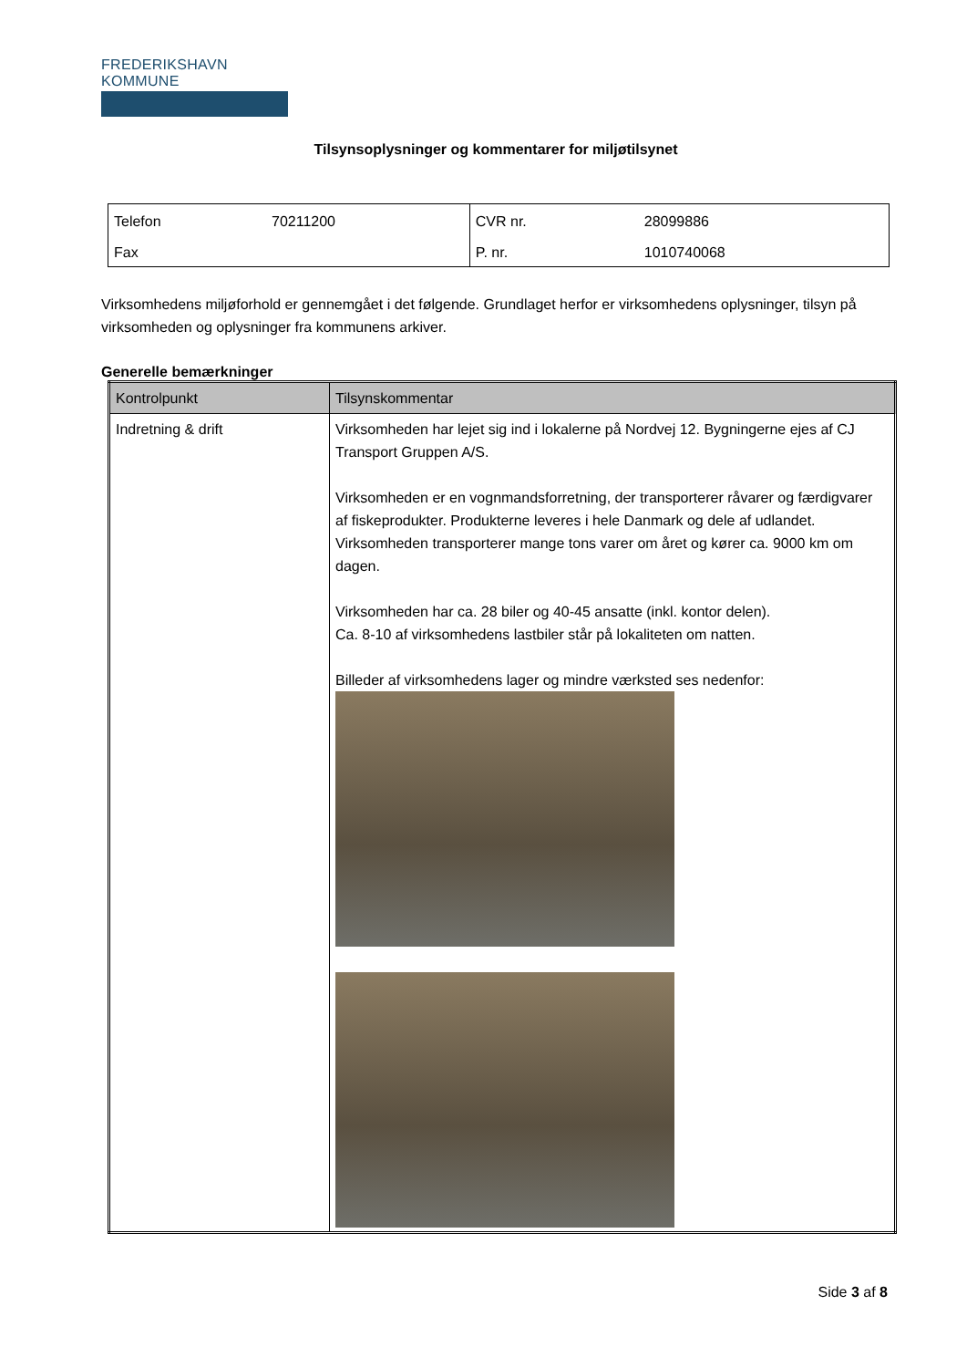FREDERIKSHAVN KOMMUNE
Tilsynsoplysninger og kommentarer for miljøtilsynet
| Telefon | 70211200 | CVR nr. | 28099886 |
| Fax | | P. nr. | 1010740068 |
Virksomhedens miljøforhold er gennemgået i det følgende. Grundlaget herfor er virksomhedens oplysninger, tilsyn på virksomheden og oplysninger fra kommunens arkiver.
Generelle bemærkninger
| Kontrolpunkt | Tilsynskommentar |
| --- | --- |
| Indretning & drift | Virksomheden har lejet sig ind i lokalerne på Nordvej 12. Bygningerne ejes af CJ Transport Gruppen A/S. Virksomheden er en vognmandsforretning, der transporterer råvarer og færdigvarer af fiskeprodukter. Produkterne leveres i hele Danmark og dele af udlandet. Virksomheden transporterer mange tons varer om året og kører ca. 9000 km om dagen. Virksomheden har ca. 28 biler og 40-45 ansatte (inkl. kontor delen). Ca. 8-10 af virksomhedens lastbiler står på lokaliteten om natten. Billeder af virksomhedens lager og mindre værksted ses nedenfor: |
Side 3 af 8